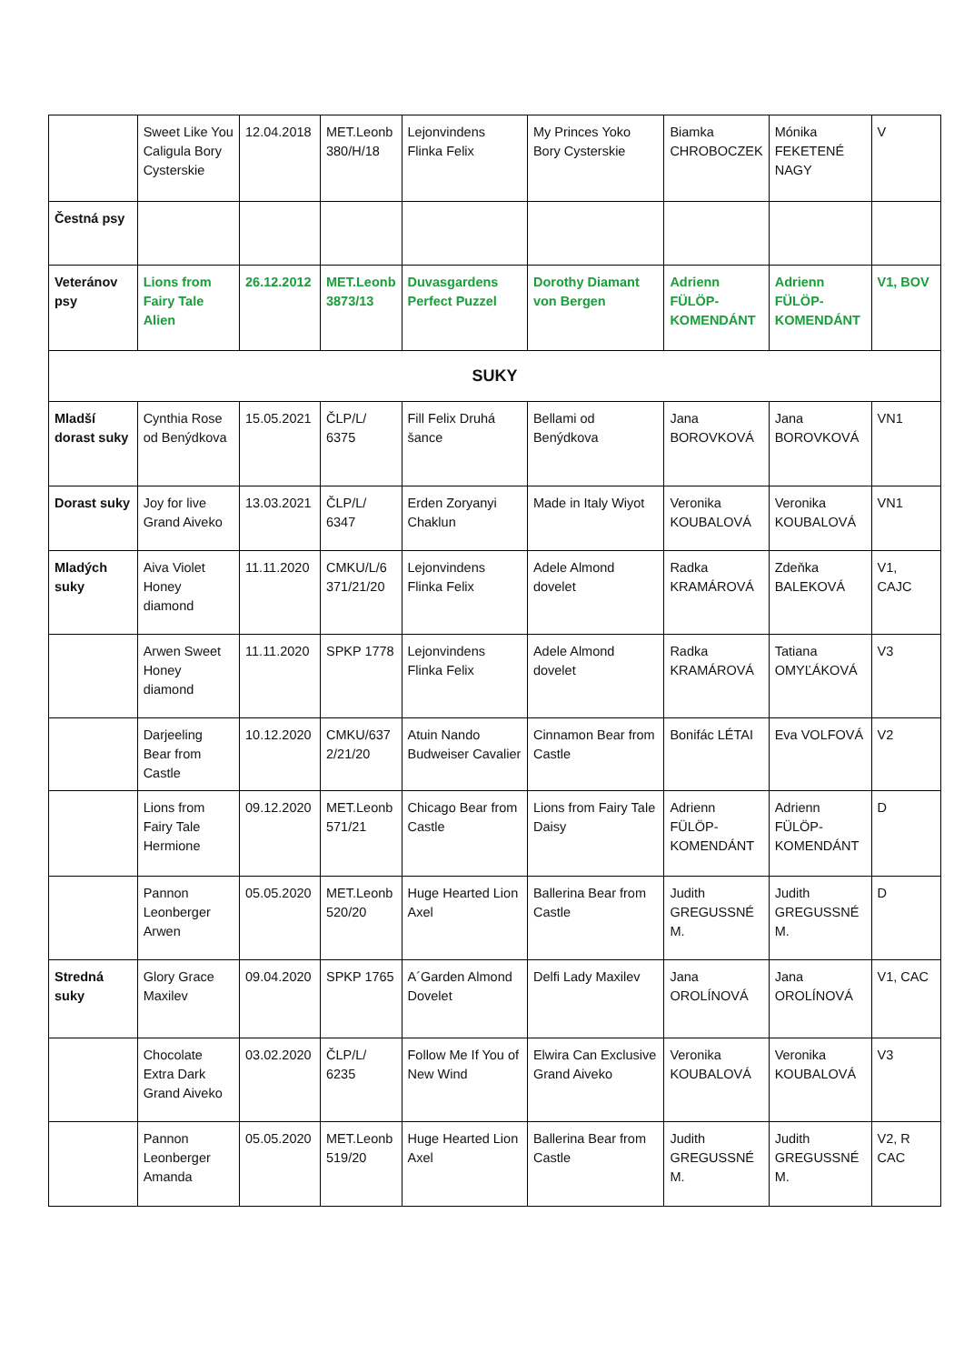| | Sweet Like You Caligula Bory Cysterskie | 12.04.2018 | MET.Leonb 380/H/18 | Lejonvindens Flinka Felix | My Princes Yoko Bory Cysterskie | Biamka CHROBOCZEK | Mónika FEKETENÉ NAGY | V |
| Čestná psy | | | | | | | | |
| Veteránov psy | Lions from Fairy Tale Alien | 26.12.2012 | MET.Leonb 3873/13 | Duvasgardens Perfect Puzzel | Dorothy Diamant von Bergen | Adrienn FÜLÖP-KOMENDÁNT | Adrienn FÜLÖP-KOMENDÁNT | V1, BOV |
| SUKY | | | | | | | | |
| Mladší dorast suky | Cynthia Rose od Benýdkova | 15.05.2021 | ČLP/L/ 6375 | Fill Felix Druhá šance | Bellami od Benýdkova | Jana BOROVKOVÁ | Jana BOROVKOVÁ | VN1 |
| Dorast suky | Joy for live Grand Aiveko | 13.03.2021 | ČLP/L/ 6347 | Erden Zoryanyi Chaklun | Made in Italy Wiyot | Veronika KOUBALOVÁ | Veronika KOUBALOVÁ | VN1 |
| Mladých suky | Aiva Violet Honey diamond | 11.11.2020 | CMKU/L/6 371/21/20 | Lejonvindens Flinka Felix | Adele Almond dovelet | Radka KRAMÁROVÁ | Zdeňka BALEKOVÁ | V1, CAJC |
| | Arwen Sweet Honey diamond | 11.11.2020 | SPKP 1778 | Lejonvindens Flinka Felix | Adele Almond dovelet | Radka KRAMÁROVÁ | Tatiana OMYĽÁKOVÁ | V3 |
| | Darjeeling Bear from Castle | 10.12.2020 | CMKU/637 2/21/20 | Atuin Nando Budweiser Cavalier | Cinnamon Bear from Castle | Bonifác LÉTAI | Eva VOLFOVÁ | V2 |
| | Lions from Fairy Tale Hermione | 09.12.2020 | MET.Leonb 571/21 | Chicago Bear from Castle | Lions from Fairy Tale Daisy | Adrienn FÜLÖP-KOMENDÁNT | Adrienn FÜLÖP-KOMENDÁNT | D |
| | Pannon Leonberger Arwen | 05.05.2020 | MET.Leonb 520/20 | Huge Hearted Lion Axel | Ballerina Bear from Castle | Judith GREGUSSNÉ M. | Judith GREGUSSNÉ M. | D |
| Stredná suky | Glory Grace Maxilev | 09.04.2020 | SPKP 1765 | A´Garden Almond Dovelet | Delfi Lady Maxilev | Jana OROLÍNOVÁ | Jana OROLÍNOVÁ | V1, CAC |
| | Chocolate Extra Dark Grand Aiveko | 03.02.2020 | ČLP/L/ 6235 | Follow Me If You of New Wind | Elwira Can Exclusive Grand Aiveko | Veronika KOUBALOVÁ | Veronika KOUBALOVÁ | V3 |
| | Pannon Leonberger Amanda | 05.05.2020 | MET.Leonb 519/20 | Huge Hearted Lion Axel | Ballerina Bear from Castle | Judith GREGUSSNÉ M. | Judith GREGUSSNÉ M. | V2, R CAC |